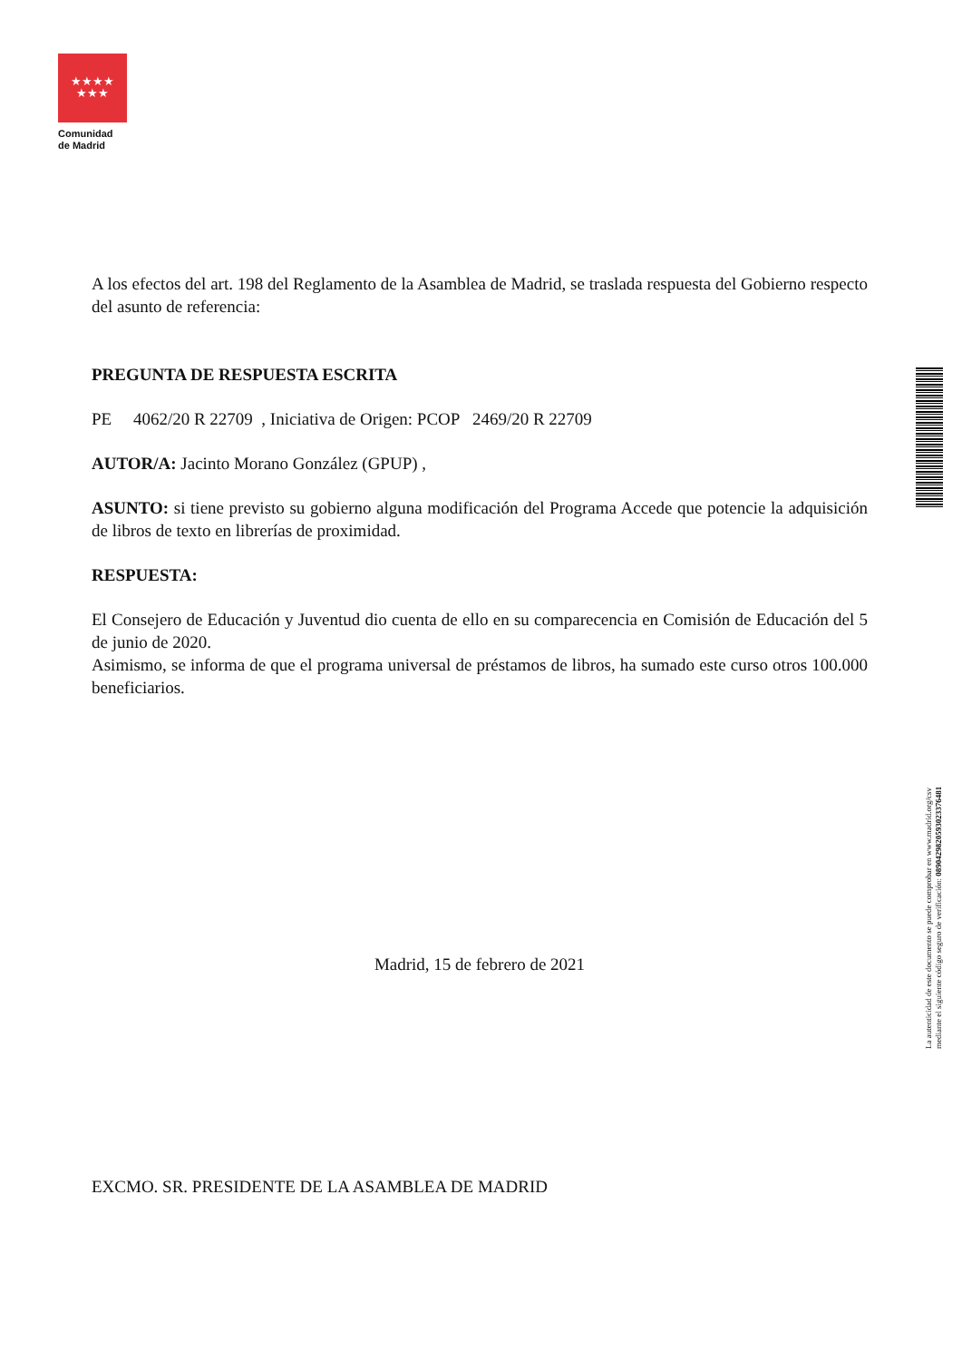★★★★
★★★
Comunidad
de Madrid
A los efectos del art. 198 del Reglamento de la Asamblea de Madrid, se traslada respuesta del Gobierno respecto del asunto de referencia:
PREGUNTA DE RESPUESTA ESCRITA
PE 4062/20 R 22709 , Iniciativa de Origen: PCOP 2469/20 R 22709
AUTOR/A: Jacinto Morano González (GPUP) ,
ASUNTO: si tiene previsto su gobierno alguna modificación del Programa Accede que potencie la adquisición de libros de texto en librerías de proximidad.
RESPUESTA:
El Consejero de Educación y Juventud dio cuenta de ello en su comparecencia en Comisión de Educación del 5 de junio de 2020.
Asimismo, se informa de que el programa universal de préstamos de libros, ha sumado este curso otros 100.000 beneficiarios.
Madrid, 15 de febrero de 2021
EXCMO. SR. PRESIDENTE DE LA ASAMBLEA DE MADRID
La autenticidad de este documento se puede comprobar en www.madrid.org/csv
mediante el siguiente código seguro de verificación: 0890429820593023376481